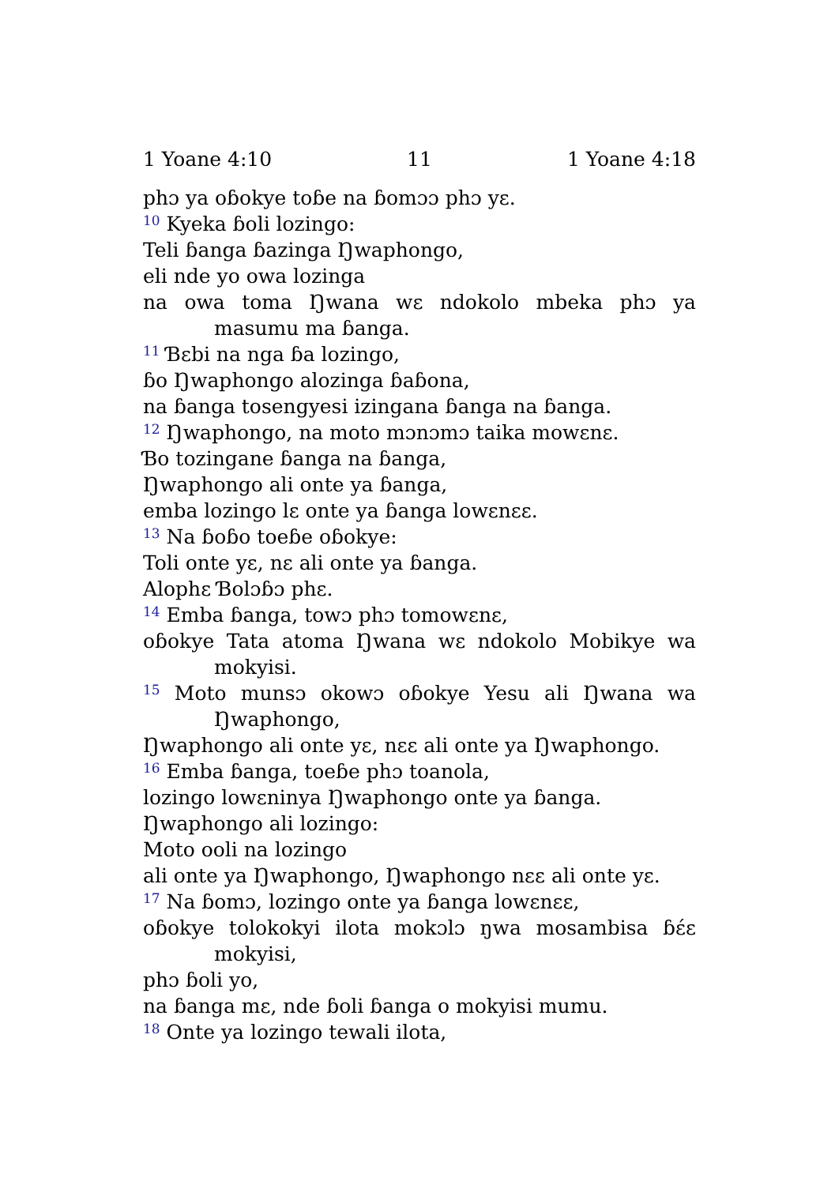1 Yoane 4:10 11 1 Yoane 4:18
phɔ ya oɓokye toɓe na ɓomɔɔ phɔ yɛ.
<sup>10</sup> Kyeka ɓoli lozingo:
Teli ɓanga ɓazinga Ŋwaphongo,
eli nde yo owa lozinga
na owa toma Ŋwana wɛ ndokolo mbeka phɔ ya masumu ma ɓanga.
<sup>11</sup> Ɓɛbi na nga ɓa lozingo,
ɓo Ŋwaphongo alozinga ɓaɓona,
na ɓanga tosengyesi izingana ɓanga na ɓanga.
<sup>12</sup> Ŋwaphongo, na moto mɔnɔmɔ taika mowɛnɛ.
Ɓo tozingane ɓanga na ɓanga,
Ŋwaphongo ali onte ya ɓanga,
emba lozingo lɛ onte ya ɓanga lowɛnɛɛ.
<sup>13</sup> Na ɓoɓo toeɓe oɓokye:
Toli onte yɛ, nɛ ali onte ya ɓanga.
Alophɛ Ɓolɔɓɔ phɛ.
<sup>14</sup> Emba ɓanga, towɔ phɔ tomowɛnɛ,
oɓokye Tata atoma Ŋwana wɛ ndokolo Mobikye wa mokyisi.
<sup>15</sup> Moto munsɔ okowɔ oɓokye Yesu ali Ŋwana wa Ŋwaphongo,
Ŋwaphongo ali onte yɛ, nɛɛ ali onte ya Ŋwaphongo.
<sup>16</sup> Emba ɓanga, toeɓe phɔ toanola,
lozingo lowɛninya Ŋwaphongo onte ya ɓanga.
Ŋwaphongo ali lozingo:
Moto ooli na lozingo
ali onte ya Ŋwaphongo, Ŋwaphongo nɛɛ ali onte yɛ.
<sup>17</sup> Na ɓomɔ, lozingo onte ya ɓanga lowɛnɛɛ,
oɓokye tolokokyi ilota mokɔlɔ ŋwa mosambisa ɓɛ́ɛ mokyisi,
phɔ ɓoli yo,
na ɓanga mɛ, nde ɓoli ɓanga o mokyisi mumu.
<sup>18</sup> Onte ya lozingo tewali ilota,